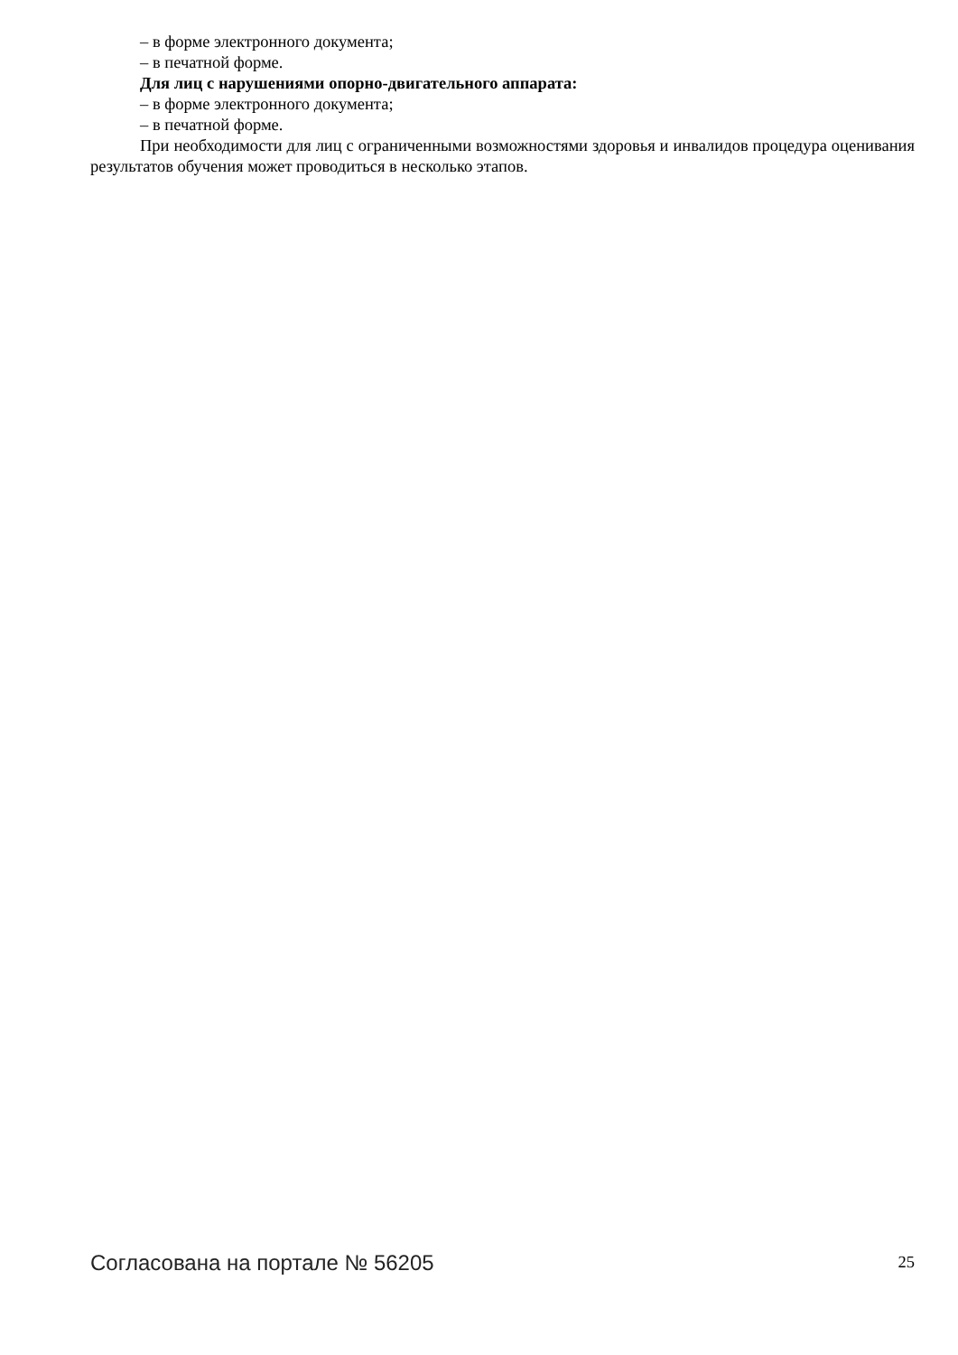– в форме электронного документа;
– в печатной форме.
Для лиц с нарушениями опорно-двигательного аппарата:
– в форме электронного документа;
– в печатной форме.
При необходимости для лиц с ограниченными возможностями здоровья и инвалидов процедура оценивания результатов обучения может проводиться в несколько этапов.
Согласована на портале № 56205 25